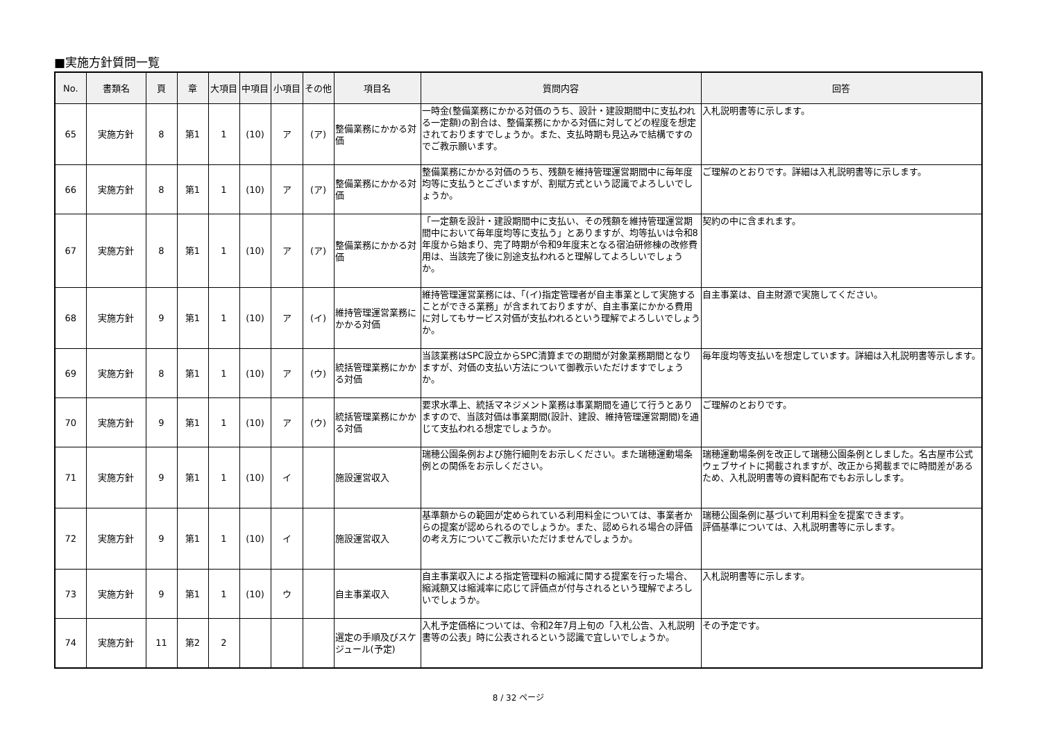■実施方針質問一覧
| No. | 書類名 | 頁 | 章 | 大項目 | 中項目 | 小項目 | その他 | 項目名 | 質問内容 | 回答 |
| --- | --- | --- | --- | --- | --- | --- | --- | --- | --- | --- |
| 65 | 実施方針 | 8 | 第1 | 1 | (10) | ア | (ア) | 整備業務にかかる対価 | 一時金(整備業務にかかる対価のうち、設計・建設期間中に支払われる一定額)の割合は、整備業務にかかる対価に対してどの程度を想定されておりますでしょうか。また、支払時期も見込みで結構ですのでご教示願います。 | 入札説明書等に示します。 |
| 66 | 実施方針 | 8 | 第1 | 1 | (10) | ア | (ア) | 整備業務にかかる対価 | 整備業務にかかる対価のうち、残額を維持管理運営期間中に毎年度均等に支払うとございますが、割賦方式という認識でよろしいでしょうか。 | ご理解のとおりです。詳細は入札説明書等に示します。 |
| 67 | 実施方針 | 8 | 第1 | 1 | (10) | ア | (ア) | 整備業務にかかる対価 | 「一定額を設計・建設期間中に支払い、その残額を維持管理運営期間中において毎年度均等に支払う」とありますが、均等払いは令和8年度から始まり、完了時期が令和9年度末となる宿泊研修棟の改修費用は、当該完了後に別途支払われると理解してよろしいでしょうか。 | 契約の中に含まれます。 |
| 68 | 実施方針 | 9 | 第1 | 1 | (10) | ア | (イ) | 維持管理運営業務にかかる対価 | 維持管理運営業務には、「(イ)指定管理者が自主事業として実施することができる業務」が含まれておりますが、自主事業にかかる費用に対してもサービス対価が支払われるという理解でよろしいでしょうか。 | 自主事業は、自主財源で実施してください。 |
| 69 | 実施方針 | 8 | 第1 | 1 | (10) | ア | (ウ) | 統括管理業務にかかる対価 | 当該業務はSPC設立からSPC清算までの期間が対象業務期間となりますが、対価の支払い方法について御教示いただけますでしょうか。 | 毎年度均等支払いを想定しています。詳細は入札説明書等示します。 |
| 70 | 実施方針 | 9 | 第1 | 1 | (10) | ア | (ウ) | 統括管理業務にかかる対価 | 要求水準上、統括マネジメント業務は事業期間を通じて行うとありますので、当該対価は事業期間(設計、建設、維持管理運営期間)を通じて支払われる想定でしょうか。 | ご理解のとおりです。 |
| 71 | 実施方針 | 9 | 第1 | 1 | (10) | イ | | 施設運営収入 | 瑞穂公園条例および施行細則をお示しください。また瑞穂運動場条例との関係をお示しください。 | 瑞穂運動場条例を改正して瑞穂公園条例としました。名古屋市公式ウェブサイトに掲載されますが、改正から掲載までに時間差があるため、入札説明書等の資料配布でもお示しします。 |
| 72 | 実施方針 | 9 | 第1 | 1 | (10) | イ | | 施設運営収入 | 基準額からの範囲が定められている利用料金については、事業者からの提案が認められるのでしょうか。また、認められる場合の評価の考え方についてご教示いただけませんでしょうか。 | 瑞穂公園条例に基づいて利用料金を提案できます。 評価基準については、入札説明書等に示します。 |
| 73 | 実施方針 | 9 | 第1 | 1 | (10) | ウ | | 自主事業収入 | 自主事業収入による指定管理料の縮減に関する提案を行った場合、縮減額又は縮減率に応じて評価点が付与されるという理解でよろしいでしょうか。 | 入札説明書等に示します。 |
| 74 | 実施方針 | 11 | 第2 | 2 | | | | 選定の手順及びスケジュール(予定) | 入札予定価格については、令和2年7月上旬の「入札公告、入札説明書等の公表」時に公表されるという認識で宜しいでしょうか。 | その予定です。 |
8 / 32 ページ